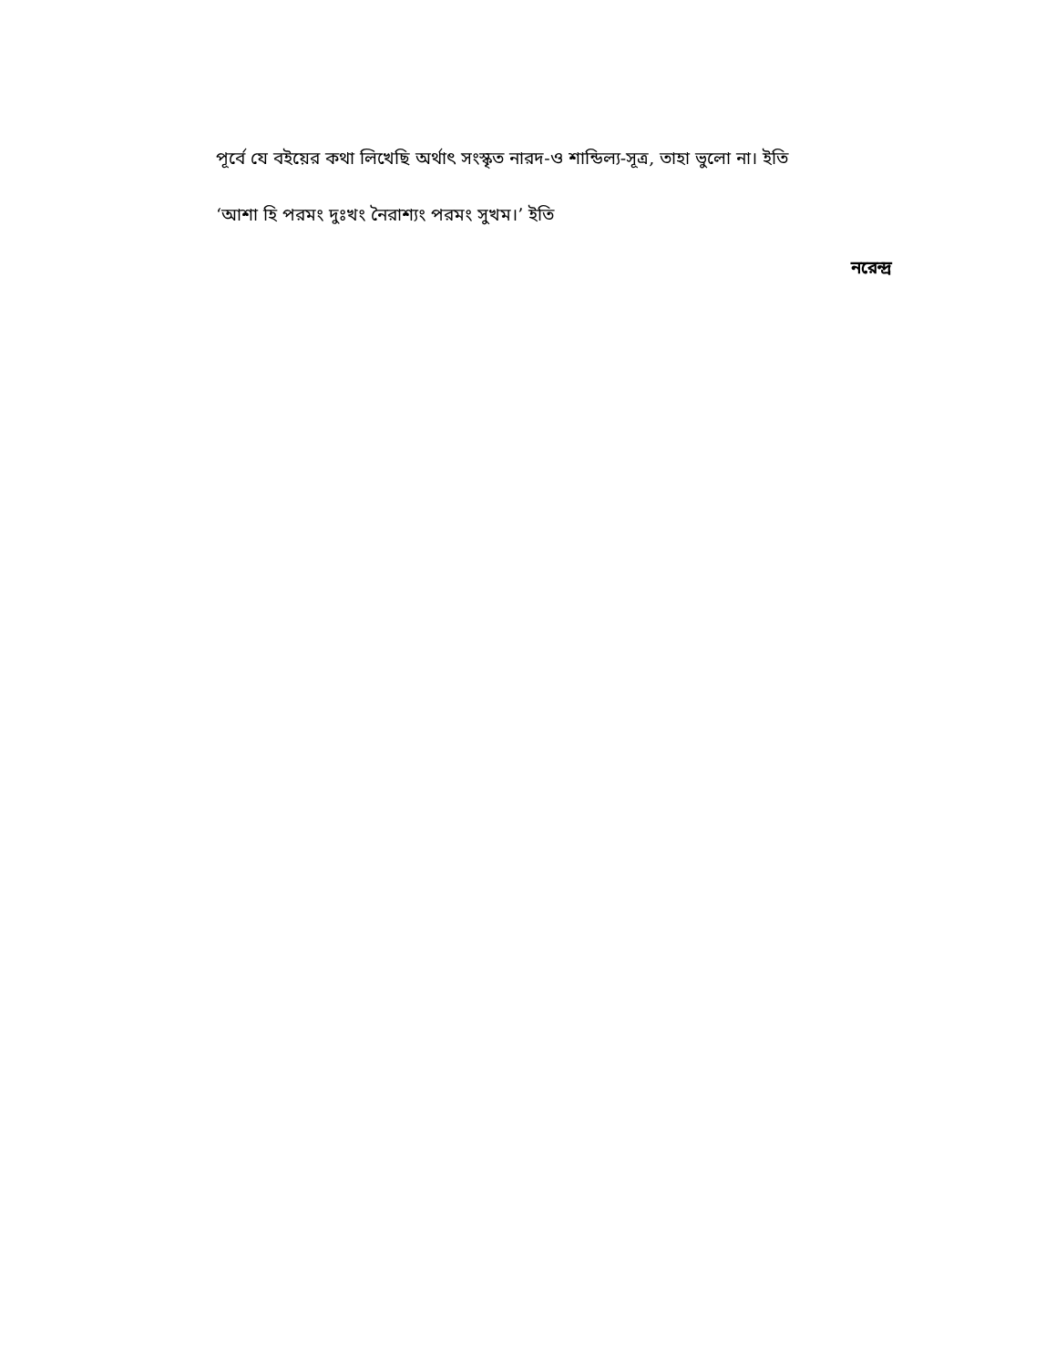পূর্বে যে বইয়ের কথা লিখেছি অর্থাৎ সংস্কৃত নারদ-ও শান্ডিল্য-সূত্র, তাহা ভুলো না। ইতি
‘আশা হি পরমং দুঃখং নৈরাশ্যং পরমং সুখম।’ ইতি
নরেন্দ্র